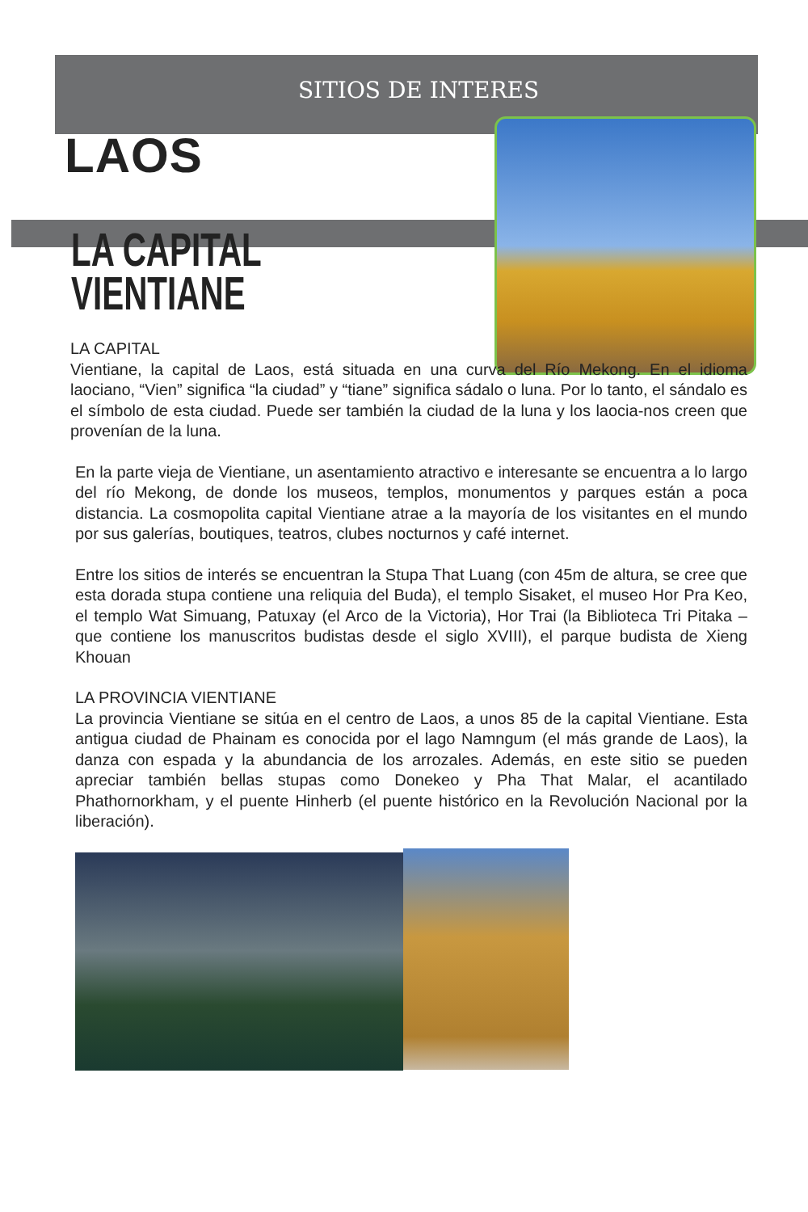SITIOS DE INTERES
LAOS
LA CAPITAL
VIENTIANE
LA CAPITAL
Vientiane, la capital de Laos, está situada en una curva del Río Mekong. En el idioma laociano, “Vien” significa “la ciudad” y “tiane” significa sádalo o luna. Por lo tanto, el sándalo es el símbolo de esta ciudad. Puede ser también la ciudad de la luna y los laocia-nos creen que provenían de la luna.
En la parte vieja de Vientiane, un asentamiento atractivo e interesante se encuentra a lo largo del río Mekong, de donde los museos, templos, monumentos y parques están a poca distancia. La cosmopolita capital Vientiane atrae a la mayoría de los visitantes en el mundo por sus galerías, boutiques, teatros, clubes nocturnos y café internet.
Entre los sitios de interés se encuentran la Stupa That Luang (con 45m de altura, se cree que esta dorada stupa contiene una reliquia del Buda), el templo Sisaket, el museo Hor Pra Keo, el templo Wat Simuang, Patuxay (el Arco de la Victoria), Hor Trai (la Biblioteca Tri Pitaka – que contiene los manuscritos budistas desde el siglo XVIII), el parque budista de Xieng Khouan
LA PROVINCIA VIENTIANE
La provincia Vientiane se sitúa en el centro de Laos, a unos 85 de la capital Vientiane. Esta antigua ciudad de Phainam es conocida por el lago Namngum (el más grande de Laos), la danza con espada y la abundancia de los arrozales. Además, en este sitio se pueden apreciar también bellas stupas como Donekeo y Pha That Malar, el acantilado Phathornorkham, y el puente Hinherb (el puente histórico en la Revolución Nacional por la liberación).